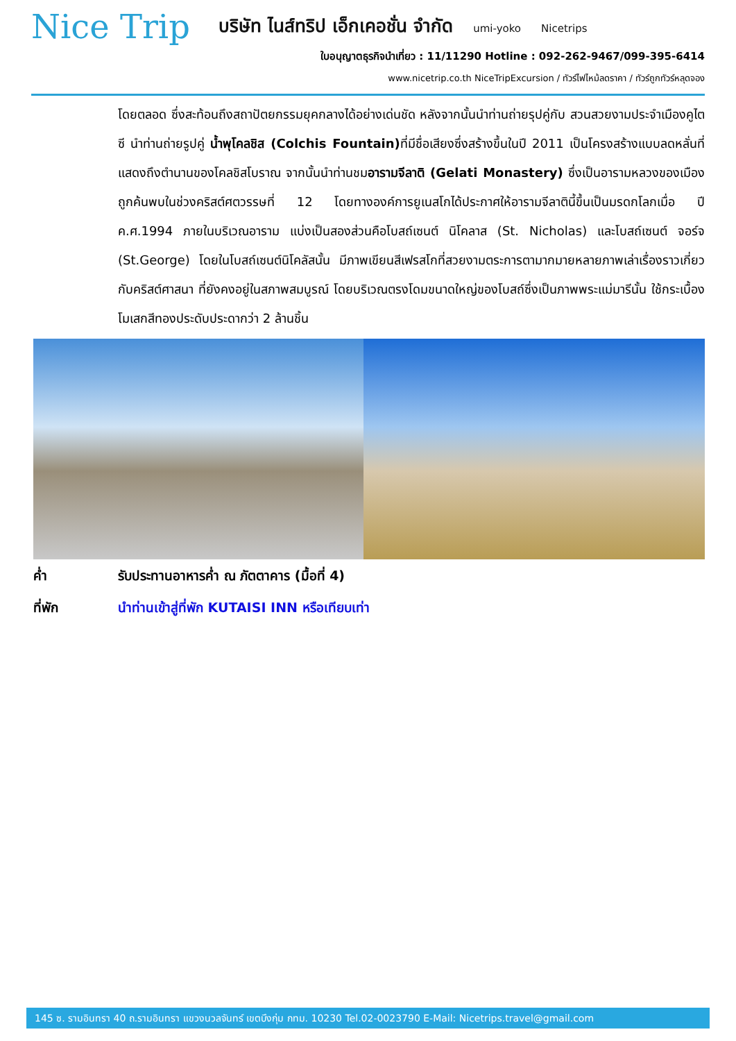Nice Trip
บริษัท ไนส์ทริป เอ็กเคอชั่น จำกัด umi-yoko Nicetrips
ใบอนุญาตธุรกิจนำเที่ยว : 11/11290 Hotline : 092-262-9467/099-395-6414
www.nicetrip.co.th NiceTripExcursion / ทัวร์ไฟไหม้ลดราคา / ทัวร์ถูกทัวร์หลุดจอง
โดยตลอด ซึ่งสะท้อนถึงสถาปัตยกรรมยุคกลางได้อย่างเด่นชัด หลังจากนั้นนำท่านถ่ายรุปคู่กับ สวนสวยงามประจำเมืองคูไตซี นำท่านถ่ายรูปคู่ น้ำพุโคลชิส (Colchis Fountain) ที่มีชื่อเสียงซึ่งสร้างขึ้นในปี 2011 เป็นโครงสร้างแบบลดหลั่นที่แสดงถึงตำนานของโคลชิสโบราณ จากนั้นนำท่านชมอารามจีลาติ (Gelati Monastery) ซึ่งเป็นอารามหลวงของเมือง ถูกค้นพบในช่วงคริสต์ศตวรรษที่ 12 โดยทางองค์การยูเนสโกได้ประกาศให้อารามจีลาตินี้ขึ้นเป็นมรดกโลกเมื่อ ปี ค.ศ.1994 ภายในบริเวณอาราม แบ่งเป็นสองส่วนคือโบสถ์เซนต์ นิโคลาส (St. Nicholas) และโบสถ์เซนต์ จอร์จ (St.George) โดยในโบสถ์เซนต์นิโคลัสนั้น มีภาพเขียนสีเฟรสโกที่สวยงามตระการตามากมายหลายภาพเล่าเรื่องราวเกี่ยวกับคริสต์ศาสนา ที่ยังคงอยู่ในสภาพสมบูรณ์ โดยบริเวณตรงโดมขนาดใหญ่ของโบสถ์ซึ่งเป็นภาพพระแม่มารีนั้น ใช้กระเบื้อง โมเสกสีทองประดับประดากว่า 2 ล้านชิ้น
ค่ำ รับประทานอาหารค่ำ ณ ภัตตาคาร (มื้อที่ 4)
ที่พัก นำท่านเข้าสู่ที่พัก KUTAISI INN หรือเทียบเท่า
145 ซ. รามอินทรา 40 ถ.รามอินทรา แขวงนวลจันทร์ เขตบึงกุ่ม กทม. 10230 Tel.02-0023790 E-Mail: Nicetrips.travel@gmail.com